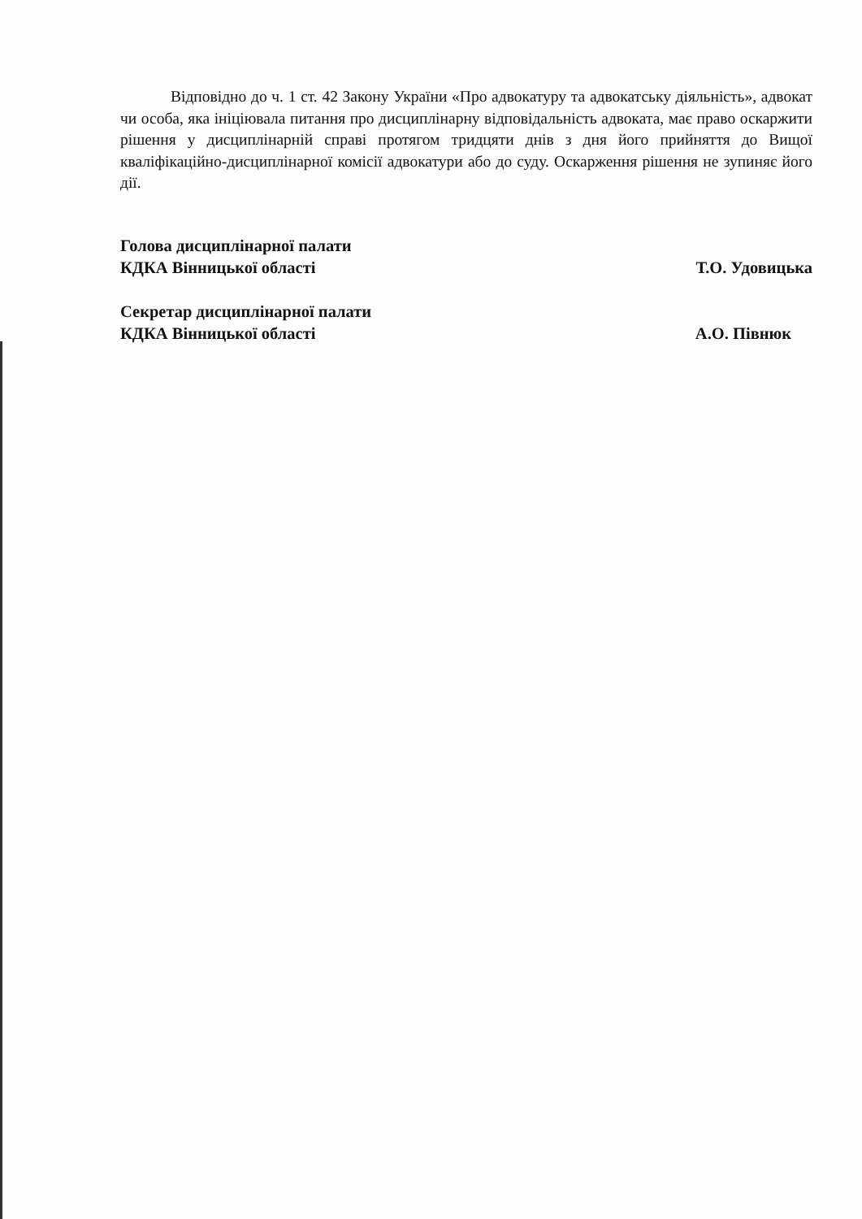Відповідно до ч. 1 ст. 42 Закону України «Про адвокатуру та адвокатську діяльність», адвокат чи особа, яка ініціювала питання про дисциплінарну відповідальність адвоката, має право оскаржити рішення у дисциплінарній справі протягом тридцяти днів з дня його прийняття до Вищої кваліфікаційно-дисциплінарної комісії адвокатури або до суду. Оскарження рішення не зупиняє його дії.
Голова дисциплінарної палати
КДКА Вінницької області
Т.О. Удовицька
Секретар дисциплінарної палати
КДКА Вінницької області
А.О. Півнюк